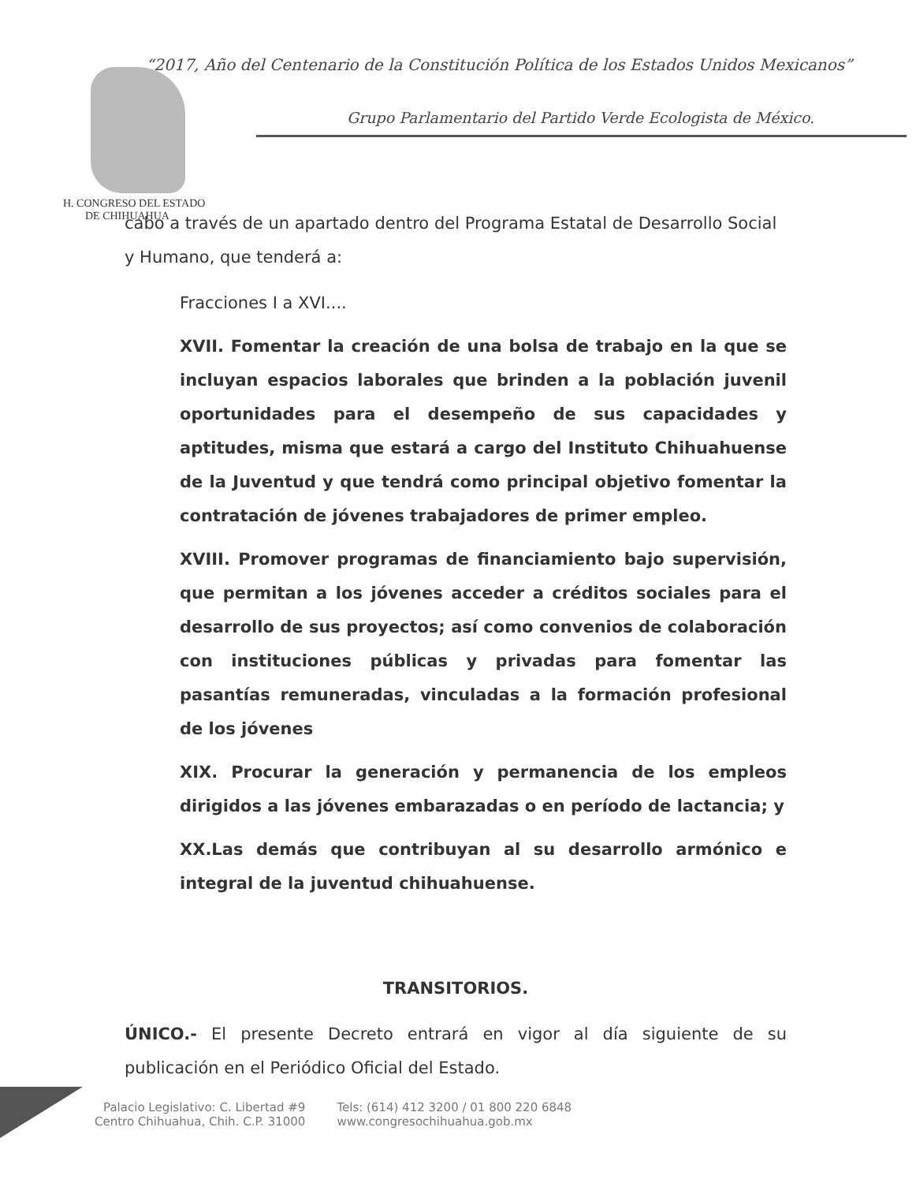“2017, Año del Centenario de la Constitución Política de los Estados Unidos Mexicanos”
Grupo Parlamentario del Partido Verde Ecologista de México.
H. CONGRESO DEL ESTADO
DE CHIHUAHUA
cabo a través de un apartado dentro del Programa Estatal de Desarrollo Social y Humano, que tenderá a:
Fracciones I a XVI....
XVII. Fomentar la creación de una bolsa de trabajo en la que se incluyan espacios laborales que brinden a la población juvenil oportunidades para el desempeño de sus capacidades y aptitudes, misma que estará a cargo del Instituto Chihuahuense de la Juventud y que tendrá como principal objetivo fomentar la contratación de jóvenes trabajadores de primer empleo.
XVIII. Promover programas de financiamiento bajo supervisión, que permitan a los jóvenes acceder a créditos sociales para el desarrollo de sus proyectos; así como convenios de colaboración con instituciones públicas y privadas para fomentar las pasantías remuneradas, vinculadas a la formación profesional de los jóvenes
XIX. Procurar la generación y permanencia de los empleos dirigidos a las jóvenes embarazadas o en período de lactancia; y
XX.Las demás que contribuyan al su desarrollo armónico e integral de la juventud chihuahuense.
TRANSITORIOS.
ÚNICO.- El presente Decreto entrará en vigor al día siguiente de su publicación en el Periódico Oficial del Estado.
Palacio Legislativo: C. Libertad #9
Centro Chihuahua, Chih. C.P. 31000
Tels: (614) 412 3200 / 01 800 220 6848
www.congresochihuahua.gob.mx